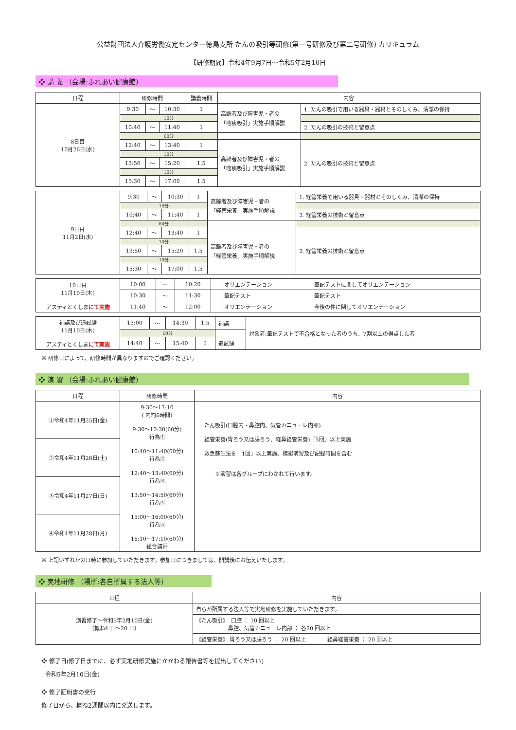公益財団法人介護労働安定センター徳島支所 たんの吸引等研修(第一号研修及び第二号研修) カリキュラム
【研修期間】令和4年9月7日～令和5年2月10日
❖ 講 義 （会場:ふれあい健康館）
| 日程 | 研修時間 | | | 講義時間 | 内容 | |
| --- | --- | --- | --- | --- | --- | --- |
| 8日目 10月26日(水) | 9:30 | ～ | 10:30 | 1 | 高齢者及び障害児・者の 「喀痰吸引」実施手順解説 | 1. たんの吸引で用いる器具・器材とそのしくみ、清潔の保持 |
| | 10分 | | | | | |
| | 10:40 | ～ | 11:40 | 1 | | 2. たんの吸引の技術と留意点 |
| | 60分 | | | | | |
| | 12:40 | ～ | 13:40 | 1 | 高齢者及び障害児・者の 「喀痰吸引」実施手順解説 | 2. たんの吸引の技術と留意点 |
| | 10分 | | | | | |
| | 13:50 | ～ | 15:20 | 1.5 | | |
| | 10分 | | | | | |
| | 15:30 | ～ | 17:00 | 1.5 | | |
| 9日目 11月2日(水) | 9:30 | ～ | 10:30 | 1 | 高齢者及び障害児・者の 「経管栄養」実施手順解説 | 1. 経管栄養で用いる器具・器材とそのしくみ、清潔の保持 |
| | 10分 | | | | | |
| | 10:40 | ～ | 11:40 | 1 | | 2. 経管栄養の技術と留意点 |
| | 60分 | | | | | |
| | 12:40 | ～ | 13:40 | 1 | 高齢者及び障害児・者の 「経管栄養」実施手順解説 | 2. 経管栄養の技術と留意点 |
| | 10分 | | | | | |
| | 13:50 | ～ | 15:20 | 1.5 | | |
| | 10分 | | | | | |
| | 15:30 | ～ | 17:00 | 1.5 | | |
| 10日目 11月10日(木) アスティとくしま にて実施 | 10:00 | ～ | 10:20 | | オリエンテーション | 筆記テストに関してオリエンテーション |
| | 10:30 | ～ | 11:30 | | 筆記テスト | 筆記テスト |
| | 11:40 | ～ | 12:00 | | オリエンテーション | 今後の件に関してオリエンテーション |
| 補講及び追試験 11月10日(木) アスティとくしま にて実施 | 13:00 | ～ | 14:30 | 1.5 | 補講 | 対象者:筆記テストで不合格となった者のうち、7割以上の得点した者 |
| | 10分 | | | | | |
| | 14:40 | ～ | 15:40 | 1 | 追試験 | |
※ 研修日によって、研修時間が異なりますのでご確認ください。
❖ 演 習 （会場:ふれあい健康館）
| 日程 | 研修時間 | 内容 |
| --- | --- | --- |
| ①令和4年11月25日(金) | 9:30～17:10 ( 内約6時間) 9:30～10:30(60分) 行為① 10:40～11:40(60分) 行為② 12:40～13:40(60分) 行為③ 13:50～14:50(60分) 行為④ 15:00～16:00(60分) 行為⑤ 16:10～17:10(60分) 総合講評 | たん吸引(口腔内・鼻腔内、気管カニューレ内部) 経管栄養(胃ろう又は腸ろう、経鼻経管栄養)「5回」以上実施 救急蘇生法を「1回」以上実施。模擬演習及び記録時間を含む ※演習は各グループにわかれて行います。 |
| ②令和4年11月26日(土) | | |
| ③令和4年11月27日(日) | | |
| ④令和4年11月28日(月) | | |
※ 上記いずれかの日時に参加していただきます。参加日につきましては、開講後にお伝えいたします。
❖ 実地研修 （場所:各自所属する法人等）
| 日程 | 内容 |
| --- | --- |
| 演習修了～令和5年2月10日(金) （概ね4 日～20 日） | 自らが所属する法人等で実地研修を実施していただきます。 |
| | 《たん吸引》 口腔 ： 10 回以上 鼻腔、気管カニューレ内部 ： 各20 回以上 |
| | 《経管栄養》 胃ろう又は腸ろう ： 20 回以上 経鼻経管栄養 ： 20 回以上 |
❖ 修了日(修了日までに、必ず実地研修実施にかかわる報告書等を提出してください)
令和5年2月10日(金)
❖ 修了証明書の発行
修了日から、概ね2週間以内に発送します。